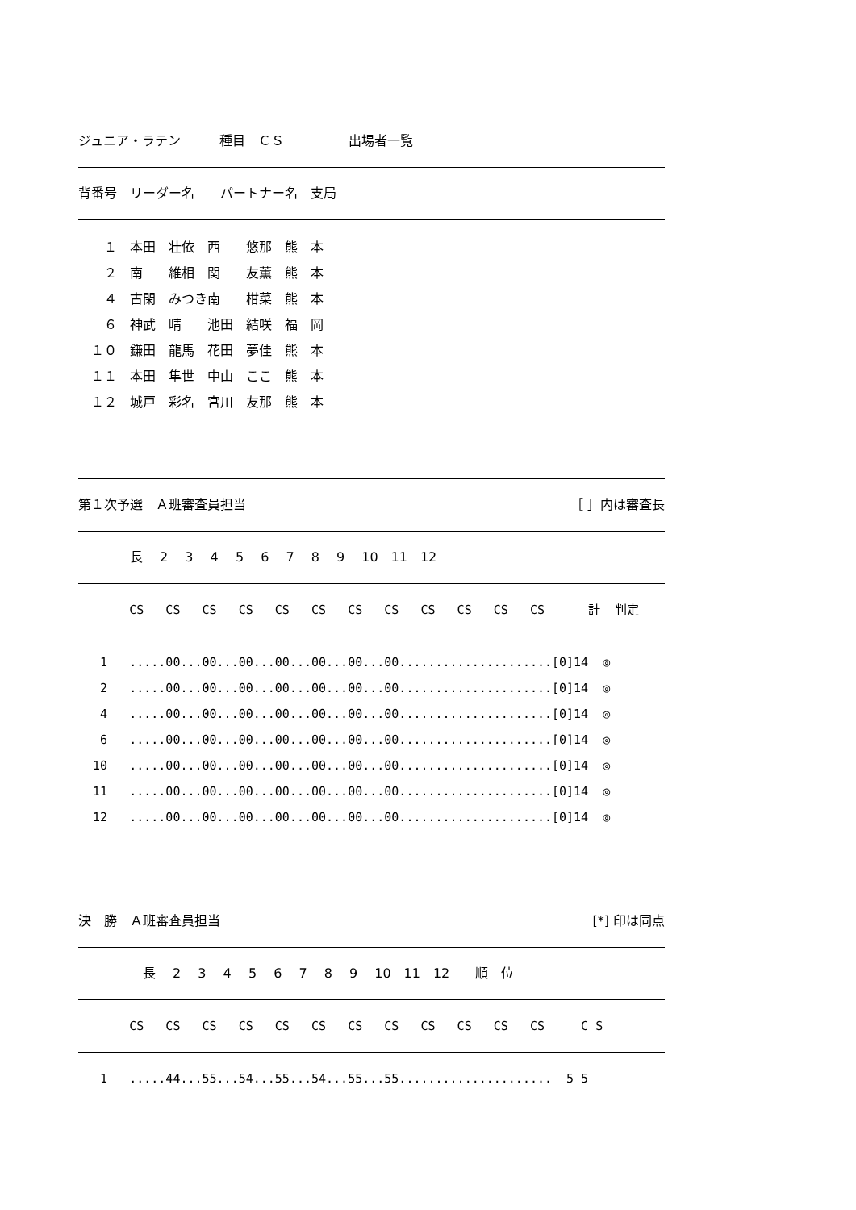ジュニア・ラテン　　　種目　ＣＳ　　　　　出場者一覧
背番号　リーダー名　　パートナー名　支局
| １ | 本田 壮依 | 西 悠那 | 熊 本 |
| ２ | 南 維相 | 関 友薫 | 熊 本 |
| ４ | 古閑 みつき | 南 柑菜 | 熊 本 |
| ６ | 神武 晴 | 池田 結咲 | 福 岡 |
| １０ | 鎌田 龍馬 | 花田 夢佳 | 熊 本 |
| １１ | 本田 隼世 | 中山 ここ | 熊 本 |
| １２ | 城戸 彩名 | 宮川 友那 | 熊 本 |
第１次予選　Ａ班審査員担当 ［ ］内は審査長
　　　　長　 2　 3　 4　 5　 6　 7　 8　 9　 10　11　12
CS CS CS CS CS CS CS CS CS CS CS CS 計 判定
1 .....00...00...00...00...00...00...00.....................[0]14 ◎
2 .....00...00...00...00...00...00...00.....................[0]14 ◎
4 .....00...00...00...00...00...00...00.....................[0]14 ◎
6 .....00...00...00...00...00...00...00.....................[0]14 ◎
10 .....00...00...00...00...00...00...00.....................[0]14 ◎
11 .....00...00...00...00...00...00...00.....................[0]14 ◎
12 .....00...00...00...00...00...00...00.....................[0]14 ◎
決　勝　Ａ班審査員担当 [*] 印は同点
　　　　　長　 2　 3　 4　 5　 6　 7　 8　 9　 10　11　12　　順　位
CS CS CS CS CS CS CS CS CS CS CS CS C S
1 .....44...55...54...55...54...55...55..................... 5 5